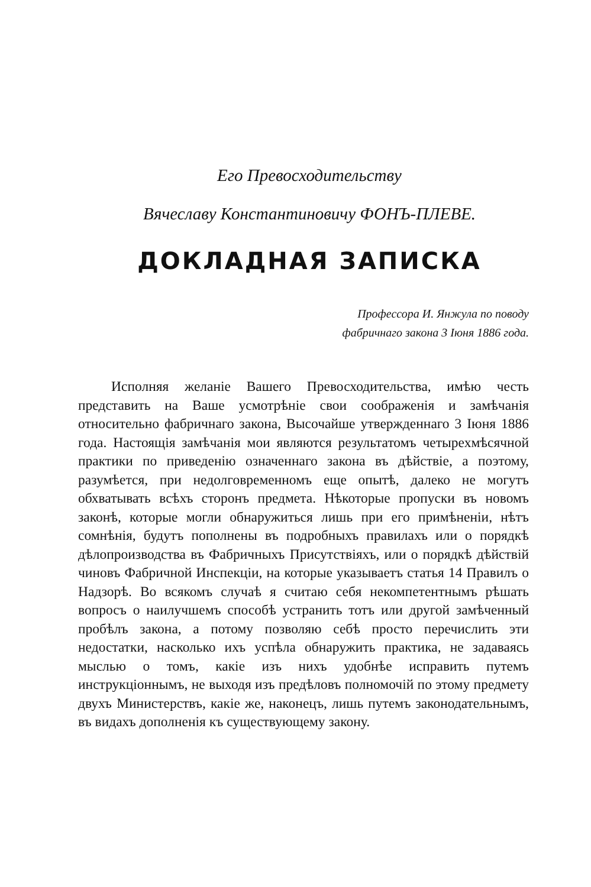Его Превосходительству
Вячеславу Константиновичу ФОНЪ-ПЛЕВЕ.
ДОКЛАДНАЯ ЗАПИСКА
Профессора И. Янжула по поводу
фабричнаго закона 3 Іюня 1886 года.
Исполняя желаніе Вашего Превосходительства, имѣю честь представить на Ваше усмотрѣніе свои соображенія и замѣчанія относительно фабричнаго закона, Высочайше утвержденнаго 3 Іюня 1886 года. Настоящія замѣчанія мои являются результатомъ четырехмѣсячной практики по приведенію означеннаго закона въ дѣйствіе, а поэтому, разумѣется, при недолговременномъ еще опытѣ, далеко не могутъ обхватывать всѣхъ сторонъ предмета. Нѣкоторые пропуски въ новомъ законѣ, которые могли обнаружиться лишь при его примѣненіи, нѣтъ сомнѣнія, будутъ пополнены въ подробныхъ правилахъ или о порядкѣ дѣлопроизводства въ Фабричныхъ Присутствіяхъ, или о порядкѣ дѣйствій чиновъ Фабричной Инспекціи, на которые указываетъ статья 14 Правилъ о Надзорѣ. Во всякомъ случаѣ я считаю себя некомпетентнымъ рѣшать вопросъ о наилучшемъ способѣ устранить тотъ или другой замѣченный пробѣлъ закона, а потому позволяю себѣ просто перечислить эти недостатки, насколько ихъ успѣла обнаружить практика, не задаваясь мыслью о томъ, какіе изъ нихъ удобнѣе исправить путемъ инструкціоннымъ, не выходя изъ предѣловъ полномочій по этому предмету двухъ Министерствъ, какіе же, наконецъ, лишь путемъ законодательнымъ, въ видахъ дополненія къ существующему закону.